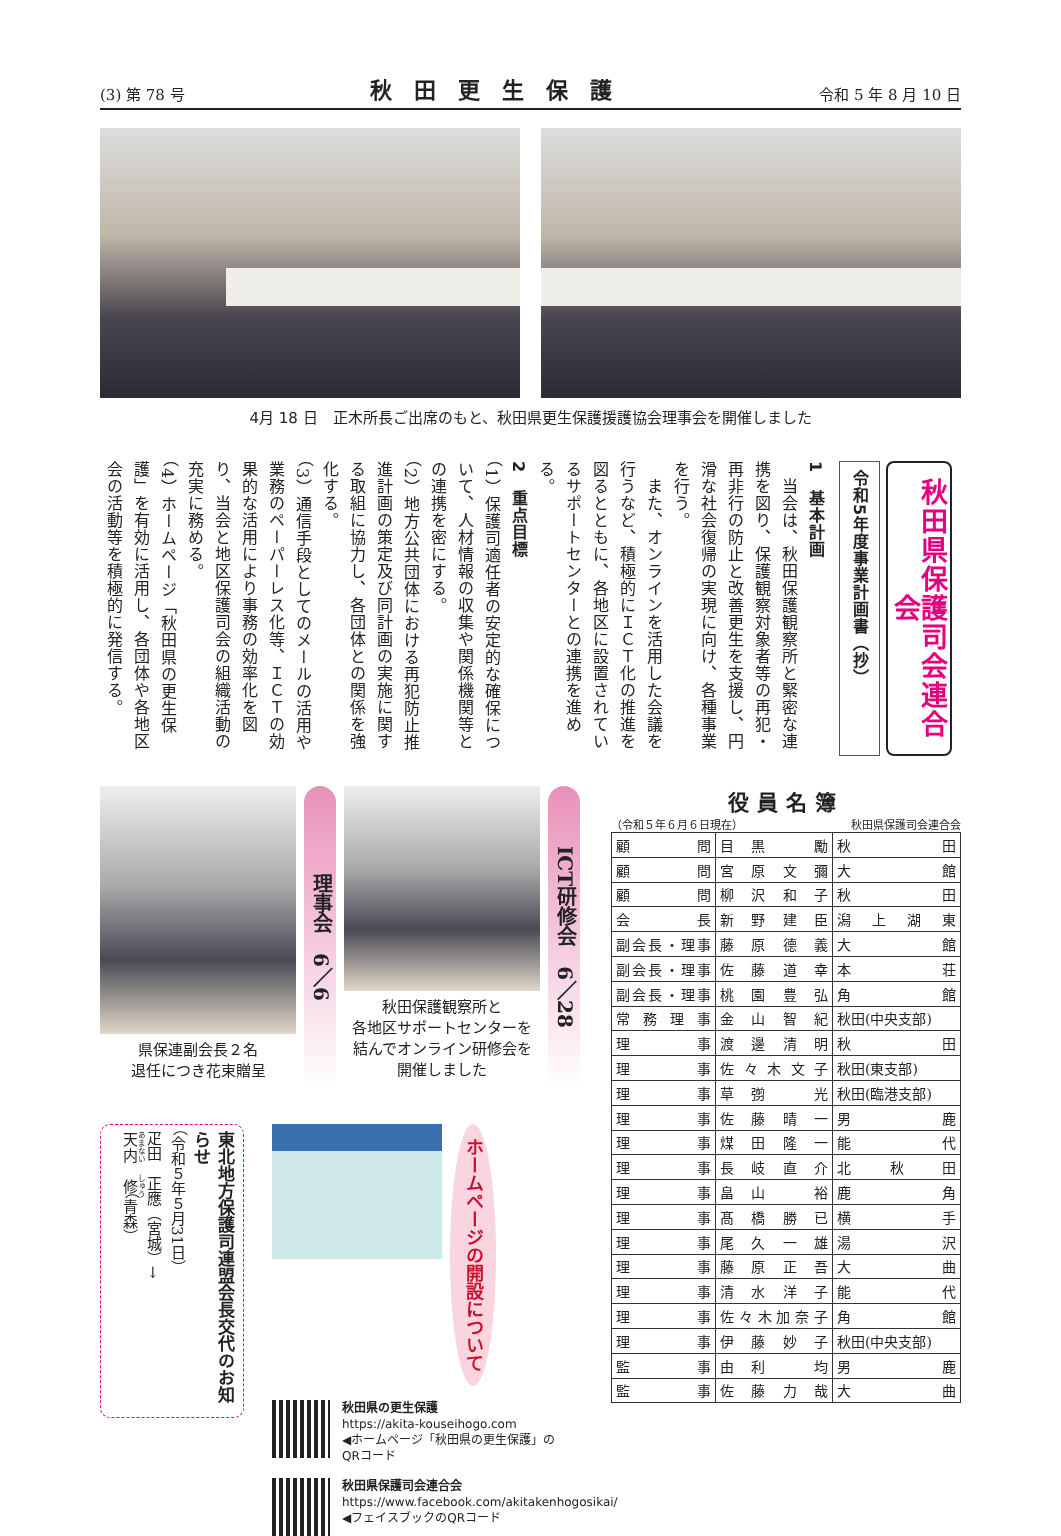(3) 第 78 号 秋田更生保護 令和 5 年 8 月 10 日
4月 18 日　正木所長ご出席のもと、秋田県更生保護援護協会理事会を開催しました
秋田県保護司会連合会
令和5年度事業計画書（抄）
1　基本計画
　当会は、秋田保護観察所と緊密な連携を図り、保護観察対象者等の再犯・再非行の防止と改善更生を支援し、円滑な社会復帰の実現に向け、各種事業を行う。
　また、オンラインを活用した会議を行うなど、積極的にＩＣＴ化の推進を図るとともに、各地区に設置されているサポートセンターとの連携を進める。
2　重点目標
（1）保護司適任者の安定的な確保について、人材情報の収集や関係機関等との連携を密にする。
（2）地方公共団体における再犯防止推進計画の策定及び同計画の実施に関する取組に協力し、各団体との関係を強化する。
（3）通信手段としてのメールの活用や業務のペーパーレス化等、ＩＣＴの効果的な活用により事務の効率化を図り、当会と地区保護司会の組織活動の充実に務める。
（4）ホームページ「秋田県の更生保護」を有効に活用し、各団体や各地区会の活動等を積極的に発信する。
県保連副会長２名
退任につき花束贈呈
理事会　6／6
秋田保護観察所と
各地区サポートセンターを
結んでオンライン研修会を
開催しました
ICT研修会　6／28
東北地方保護司連盟会長交代のお知らせ
（令和５年５月31日）
疋田　正應（宮城）→
天内　修（青森）
ホームページの開設について
秋田県の更生保護
https://akita-kouseihogo.com
◀ホームページ「秋田県の更生保護」のQRコード
秋田県保護司会連合会
https://www.facebook.com/akitakenhogosikai/
◀フェイスブックのQRコード
役員名簿
（令和５年６月６日現在） 秋田県保護司会連合会
| 顧問 | 目黒 勵 | 秋田 |
| 顧問 | 宮原文彌 | 大館 |
| 顧問 | 柳沢和子 | 秋田 |
| 会長 | 新野建臣 | 潟上湖東 |
| 副会長・理事 | 藤原德義 | 大館 |
| 副会長・理事 | 佐藤道幸 | 本荘 |
| 副会長・理事 | 桃園豊弘 | 角館 |
| 常務理事 | 金山智紀 | 秋田(中央支部) |
| 理事 | 渡邊清明 | 秋田 |
| 理事 | 佐々木文子 | 秋田(東支部) |
| 理事 | 草彅 光 | 秋田(臨港支部) |
| 理事 | 佐藤晴一 | 男鹿 |
| 理事 | 煤田隆一 | 能代 |
| 理事 | 長岐直介 | 北秋田 |
| 理事 | 畠山 裕 | 鹿角 |
| 理事 | 髙橋勝已 | 横手 |
| 理事 | 尾久一雄 | 湯沢 |
| 理事 | 藤原正吾 | 大曲 |
| 理事 | 清水洋子 | 能代 |
| 理事 | 佐々木加奈子 | 角館 |
| 理事 | 伊藤妙子 | 秋田(中央支部) |
| 監事 | 由利 均 | 男鹿 |
| 監事 | 佐藤力哉 | 大曲 |